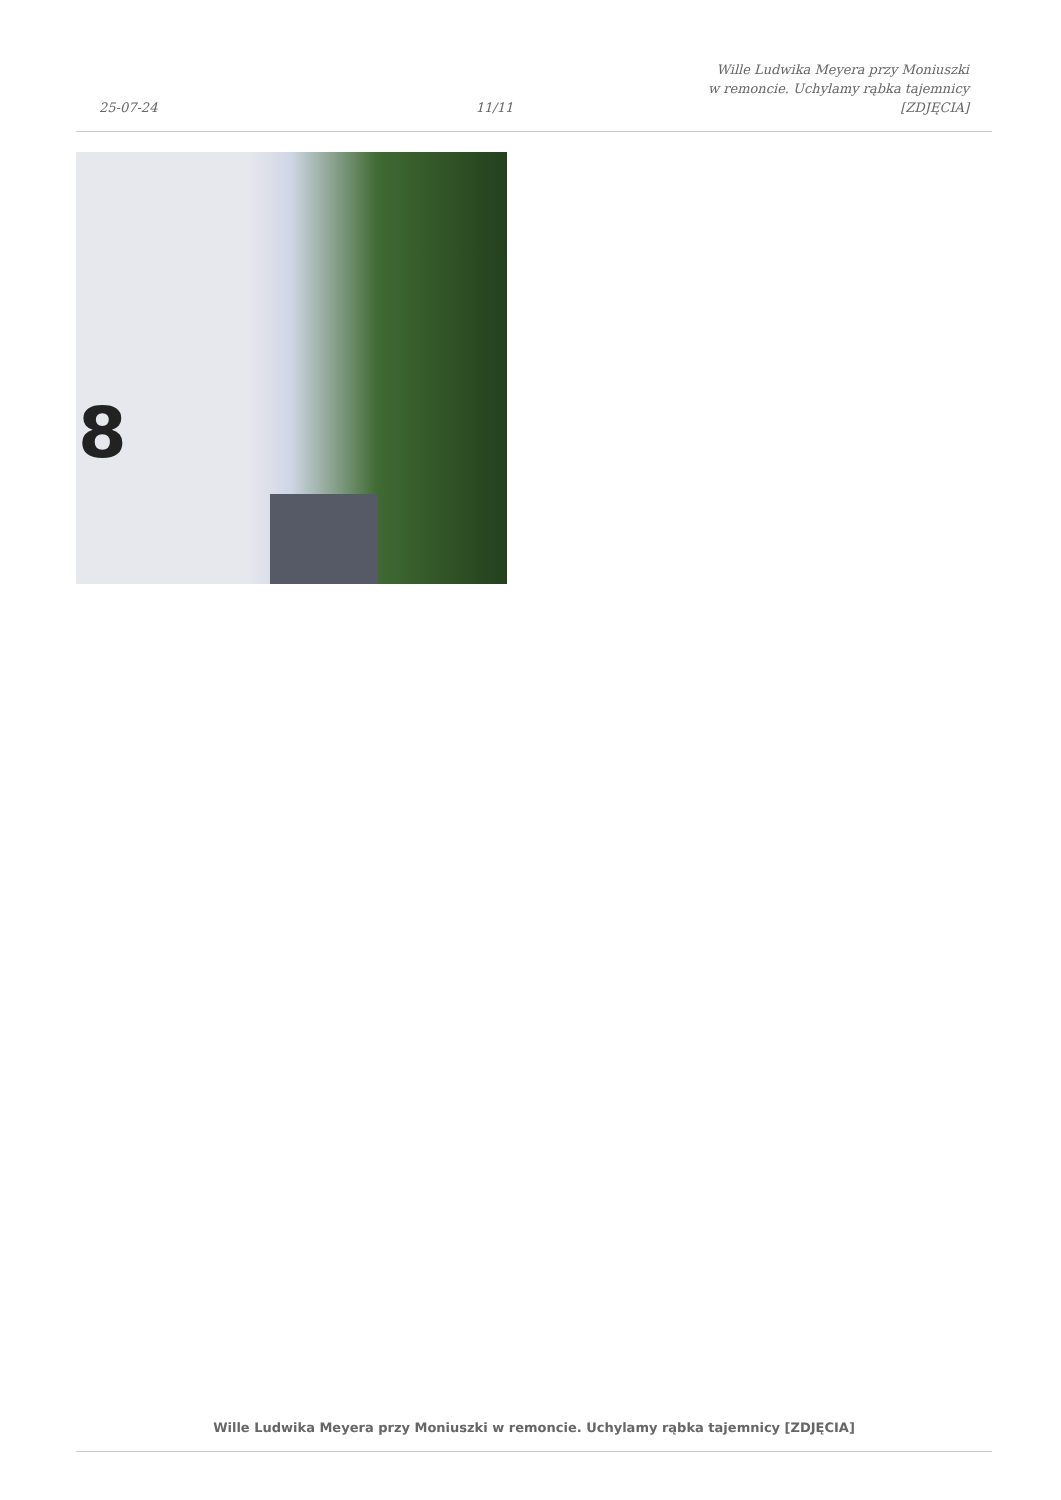25-07-24
11/11
Wille Ludwika Meyera przy Moniuszki
w remoncie. Uchylamy rąbka tajemnicy
[ZDJĘCIA]
8
Wille Ludwika Meyera przy Moniuszki w remoncie. Uchylamy rąbka tajemnicy [ZDJĘCIA]